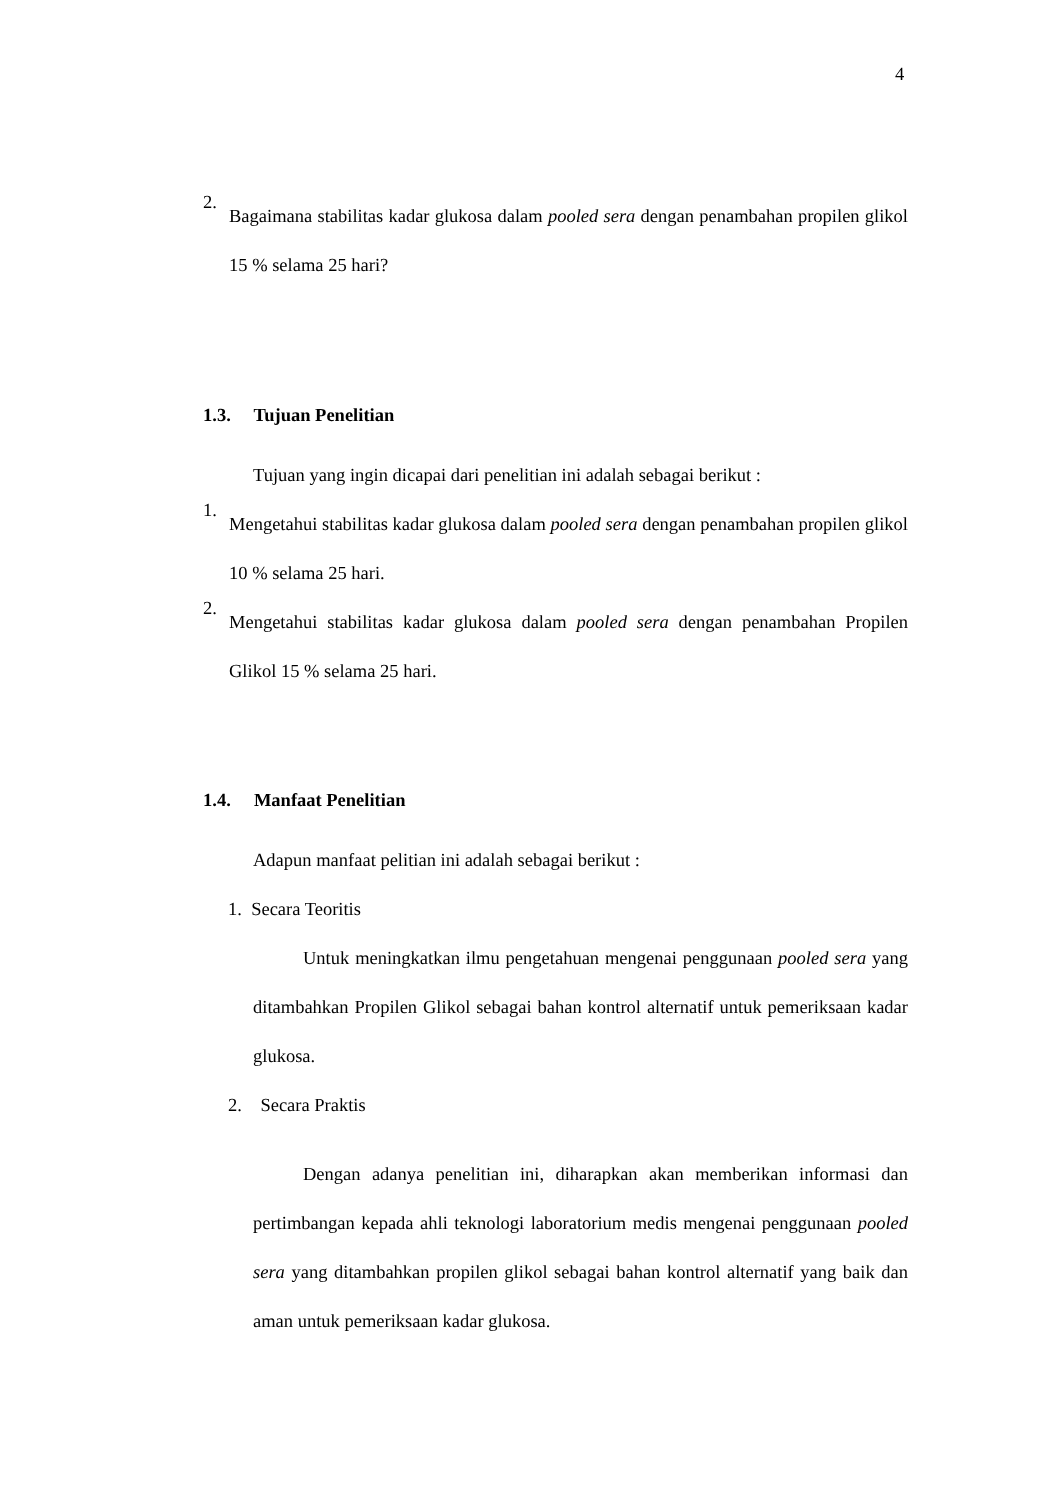4
2.
Bagaimana stabilitas kadar glukosa dalam pooled sera dengan penambahan propilen glikol 15 % selama 25 hari?
1.3. Tujuan Penelitian
Tujuan yang ingin dicapai dari penelitian ini adalah sebagai berikut :
1.
Mengetahui stabilitas kadar glukosa dalam pooled sera dengan penambahan propilen glikol 10 % selama 25 hari.
2.
Mengetahui stabilitas kadar glukosa dalam pooled sera dengan penambahan Propilen Glikol 15 % selama 25 hari.
1.4. Manfaat Penelitian
Adapun manfaat pelitian ini adalah sebagai berikut :
1. Secara Teoritis
Untuk meningkatkan ilmu pengetahuan mengenai penggunaan pooled sera yang ditambahkan Propilen Glikol sebagai bahan kontrol alternatif untuk pemeriksaan kadar glukosa.
2. Secara Praktis
Dengan adanya penelitian ini, diharapkan akan memberikan informasi dan pertimbangan kepada ahli teknologi laboratorium medis mengenai penggunaan pooled sera yang ditambahkan propilen glikol sebagai bahan kontrol alternatif yang baik dan aman untuk pemeriksaan kadar glukosa.